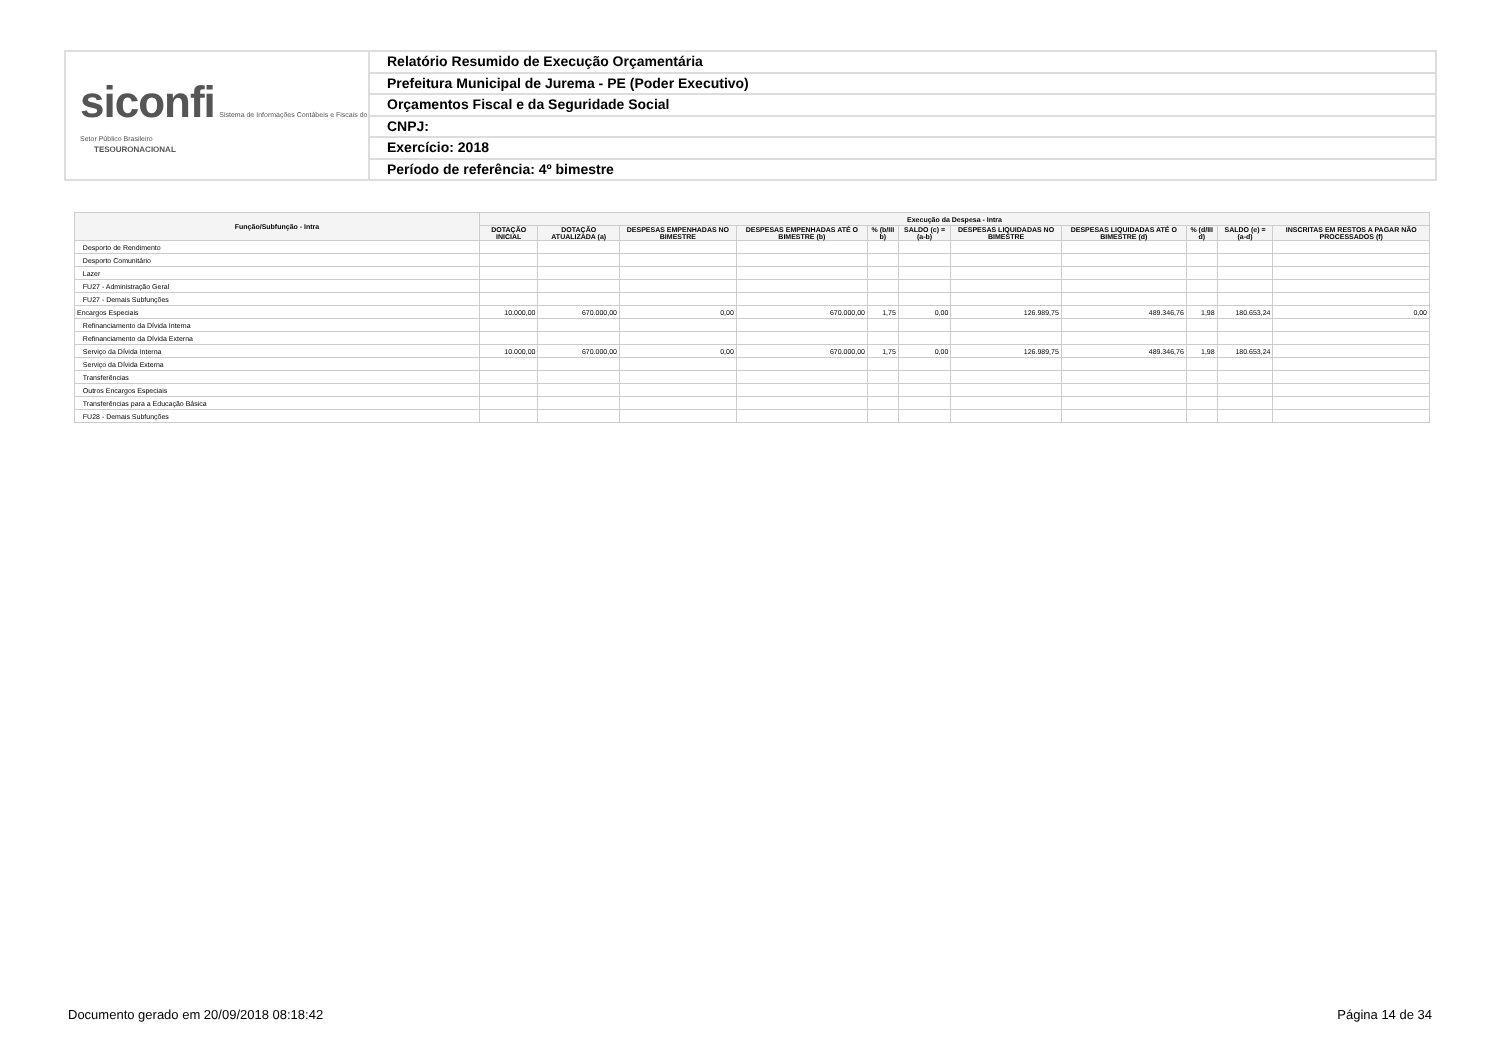siconfi Sistema de Informações Contábeis e Fiscais do Setor Público Brasileiro
TESOURONACIONAL
Relatório Resumido de Execução Orçamentária
Prefeitura Municipal de Jurema - PE (Poder Executivo)
Orçamentos Fiscal e da Seguridade Social
CNPJ:
Exercício: 2018
Período de referência: 4º bimestre
| Função/Subfunção - Intra | Execução da Despesa - Intra | | | | | | | | | | |
| --- | --- | --- | --- | --- | --- | --- | --- | --- | --- | --- | --- |
| | DOTAÇÃO INICIAL | DOTAÇÃO ATUALIZADA (a) | DESPESAS EMPENHADAS NO BIMESTRE | DESPESAS EMPENHADAS ATÉ O BIMESTRE (b) | % (b/III b) | SALDO (c) = (a-b) | DESPESAS LIQUIDADAS NO BIMESTRE | DESPESAS LIQUIDADAS ATÉ O BIMESTRE (d) | % (d/III d) | SALDO (e) = (a-d) | INSCRITAS EM RESTOS A PAGAR NÃO PROCESSADOS (f) |
| Desporto de Rendimento | | | | | | | | | | | |
| Desporto Comunitário | | | | | | | | | | | |
| Lazer | | | | | | | | | | | |
| FU27 - Administração Geral | | | | | | | | | | | |
| FU27 - Demais Subfunções | | | | | | | | | | | |
| Encargos Especiais | 10.000,00 | 670.000,00 | 0,00 | 670.000,00 | 1,75 | 0,00 | 126.989,75 | 489.346,76 | 1,98 | 180.653,24 | 0,00 |
| Refinanciamento da Dívida Interna | | | | | | | | | | | |
| Refinanciamento da Dívida Externa | | | | | | | | | | | |
| Serviço da Dívida Interna | 10.000,00 | 670.000,00 | 0,00 | 670.000,00 | 1,75 | 0,00 | 126.989,75 | 489.346,76 | 1,98 | 180.653,24 | |
| Serviço da Dívida Externa | | | | | | | | | | | |
| Transferências | | | | | | | | | | | |
| Outros Encargos Especiais | | | | | | | | | | | |
| Transferências para a Educação Básica | | | | | | | | | | | |
| FU28 - Demais Subfunções | | | | | | | | | | | |
Documento gerado em 20/09/2018 08:18:42 Página 14 de 34